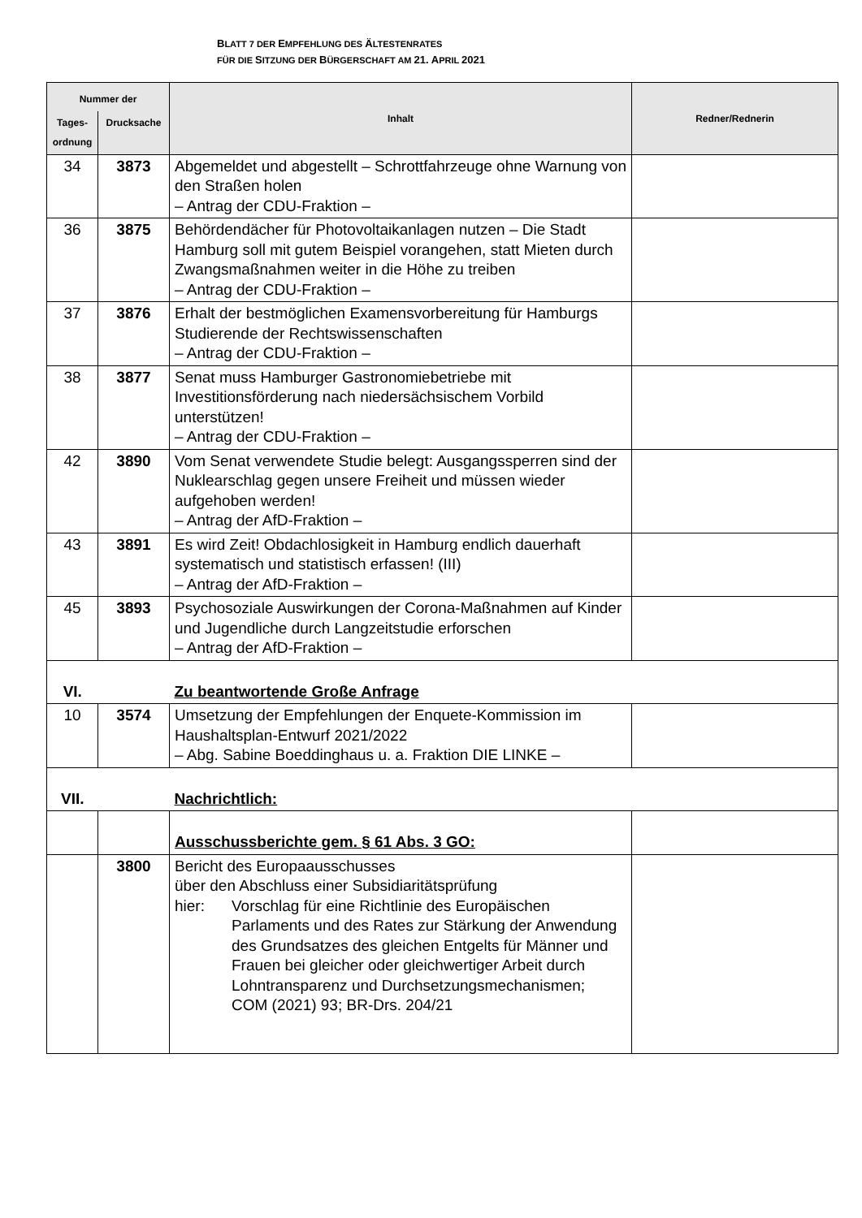BLATT 7 DER EMPFEHLUNG DES ÄLTESTENRATES
FÜR DIE SITZUNG DER BÜRGERSCHAFT AM 21. APRIL 2021
| Nummer der | | Inhalt | Redner/Rednerin |
| --- | --- | --- | --- |
| Tages- ordnung | Drucksache | | |
| 34 | 3873 | Abgemeldet und abgestellt – Schrottfahrzeuge ohne Warnung von den Straßen holen – Antrag der CDU-Fraktion – | |
| 36 | 3875 | Behördendächer für Photovoltaikanlagen nutzen – Die Stadt Hamburg soll mit gutem Beispiel vorangehen, statt Mieten durch Zwangsmaßnahmen weiter in die Höhe zu treiben – Antrag der CDU-Fraktion – | |
| 37 | 3876 | Erhalt der bestmöglichen Examensvorbereitung für Hamburgs Studierende der Rechtswissenschaften – Antrag der CDU-Fraktion – | |
| 38 | 3877 | Senat muss Hamburger Gastronomiebetriebe mit Investitionsförderung nach niedersächsischem Vorbild unterstützen! – Antrag der CDU-Fraktion – | |
| 42 | 3890 | Vom Senat verwendete Studie belegt: Ausgangssperren sind der Nuklearschlag gegen unsere Freiheit und müssen wieder aufgehoben werden! – Antrag der AfD-Fraktion – | |
| 43 | 3891 | Es wird Zeit! Obdachlosigkeit in Hamburg endlich dauerhaft systematisch und statistisch erfassen! (III) – Antrag der AfD-Fraktion – | |
| 45 | 3893 | Psychosoziale Auswirkungen der Corona-Maßnahmen auf Kinder und Jugendliche durch Langzeitstudie erforschen – Antrag der AfD-Fraktion – | |
| VI. | | Zu beantwortende Große Anfrage | |
| 10 | 3574 | Umsetzung der Empfehlungen der Enquete-Kommission im Haushaltsplan-Entwurf 2021/2022 – Abg. Sabine Boeddinghaus u. a. Fraktion DIE LINKE – | |
| VII. | | Nachrichtlich: | |
| | | Ausschussberichte gem. § 61 Abs. 3 GO: | |
| | 3800 | Bericht des Europaausschusses über den Abschluss einer Subsidiaritätsprüfung hier: Vorschlag für eine Richtlinie des Europäischen Parlaments und des Rates zur Stärkung der Anwendung des Grundsatzes des gleichen Entgelts für Männer und Frauen bei gleicher oder gleichwertiger Arbeit durch Lohntransparenz und Durchsetzungsmechanismen; COM (2021) 93; BR-Drs. 204/21 | |